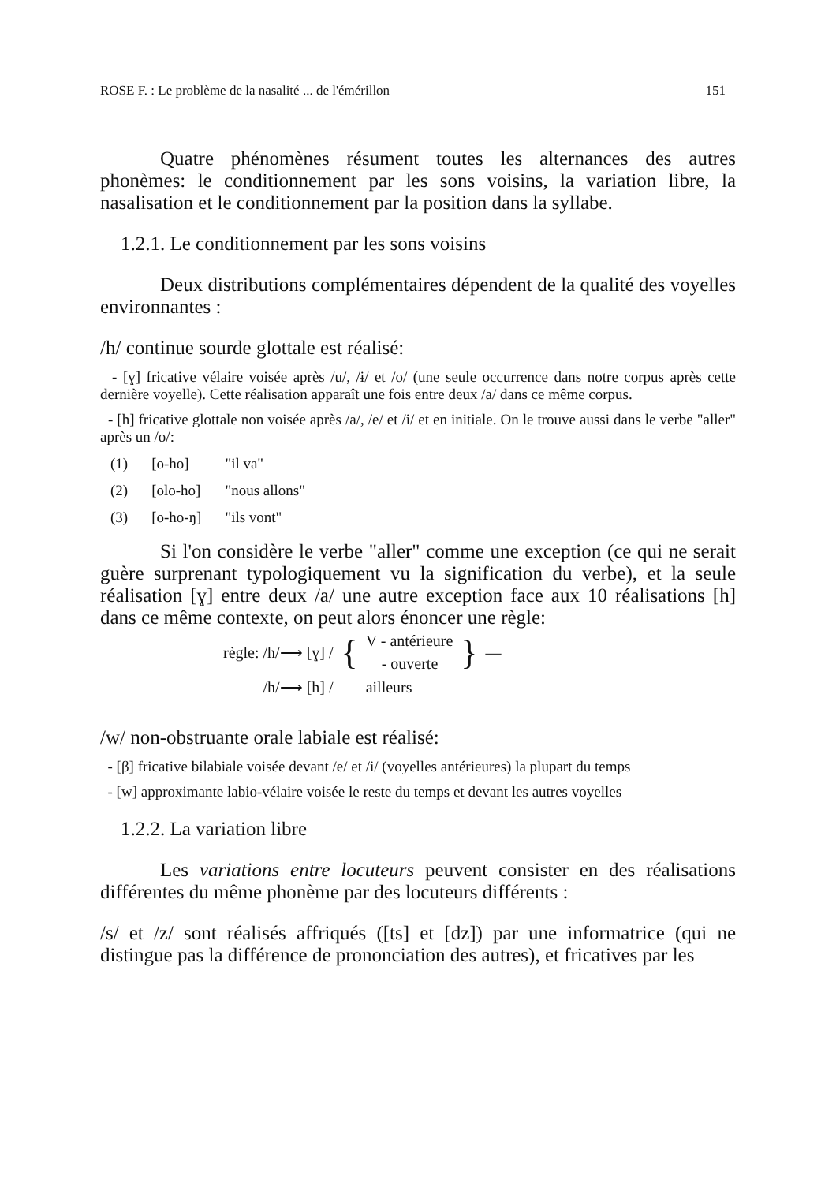ROSE F. : Le problème de la nasalité ... de l'émérillon 151
Quatre phénomènes résument toutes les alternances des autres phonèmes: le conditionnement par les sons voisins, la variation libre, la nasalisation et le conditionnement par la position dans la syllabe.
1.2.1. Le conditionnement par les sons voisins
Deux distributions complémentaires dépendent de la qualité des voyelles environnantes :
/h/ continue sourde glottale est réalisé:
- [ɣ] fricative vélaire voisée après /u/, /ɨ/ et /o/ (une seule occurrence dans notre corpus après cette dernière voyelle). Cette réalisation apparaît une fois entre deux /a/ dans ce même corpus.
- [h] fricative glottale non voisée après /a/, /e/ et /i/ et en initiale. On le trouve aussi dans le verbe "aller" après un /o/:
| (1) | [o-ho] | "il va" |
| (2) | [olo-ho] | "nous allons" |
| (3) | [o-ho-ŋ] | "ils vont" |
Si l'on considère le verbe "aller" comme une exception (ce qui ne serait guère surprenant typologiquement vu la signification du verbe), et la seule réalisation [ɣ] entre deux /a/ une autre exception face aux 10 réalisations [h] dans ce même contexte, on peut alors énoncer une règle:
| règle: /h/⟶ [ɣ] / | { | V - antérieure | } | — |
| | | - ouverte | | |
| /h/⟶ [h] / | | ailleurs | | |
/w/ non-obstruante orale labiale est réalisé:
- [β] fricative bilabiale voisée devant /e/ et /i/ (voyelles antérieures) la plupart du temps
- [w] approximante labio-vélaire voisée le reste du temps et devant les autres voyelles
1.2.2. La variation libre
Les variations entre locuteurs peuvent consister en des réalisations différentes du même phonème par des locuteurs différents :
/s/ et /z/ sont réalisés affriqués ([ts] et [dz]) par une informatrice (qui ne distingue pas la différence de prononciation des autres), et fricatives par les